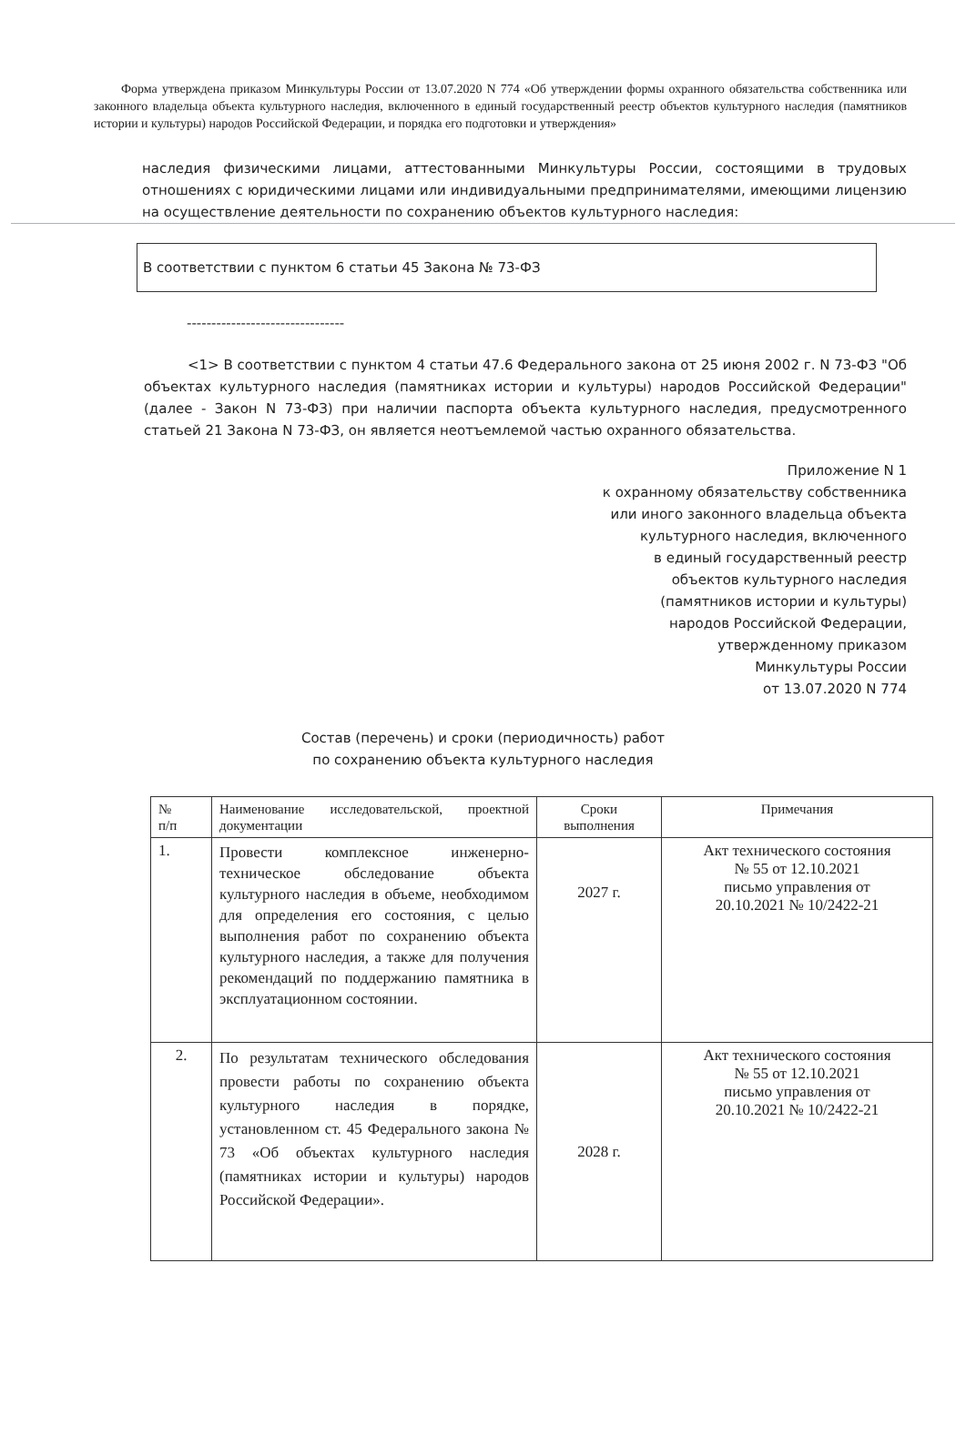Форма утверждена приказом Минкультуры России от 13.07.2020 N 774 «Об утверждении формы охранного обязательства собственника или законного владельца объекта культурного наследия, включенного в единый государственный реестр объектов культурного наследия (памятников истории и культуры) народов Российской Федерации, и порядка его подготовки и утверждения»
наследия физическими лицами, аттестованными Минкультуры России, состоящими в трудовых отношениях с юридическими лицами или индивидуальными предпринимателями, имеющими лицензию на осуществление деятельности по сохранению объектов культурного наследия:
В соответствии с пунктом 6 статьи 45 Закона № 73-ФЗ
--------------------------------
<1> В соответствии с пунктом 4 статьи 47.6 Федерального закона от 25 июня 2002 г. N 73-ФЗ "Об объектах культурного наследия (памятниках истории и культуры) народов Российской Федерации" (далее - Закон N 73-ФЗ) при наличии паспорта объекта культурного наследия, предусмотренного статьей 21 Закона N 73-ФЗ, он является неотъемлемой частью охранного обязательства.
Приложение N 1
к охранному обязательству собственника
или иного законного владельца объекта
культурного наследия, включенного
в единый государственный реестр
объектов культурного наследия
(памятников истории и культуры)
народов Российской Федерации,
утвержденному приказом
Минкультуры России
от 13.07.2020 N 774
Состав (перечень) и сроки (периодичность) работ
по сохранению объекта культурного наследия
| № п/п | Наименование исследовательской, проектной документации | Сроки выполнения | Примечания |
| --- | --- | --- | --- |
| 1. | Провести комплексное инженерно-техническое обследование объекта культурного наследия в объеме, необходимом для определения его состояния, с целью выполнения работ по сохранению объекта культурного наследия, а также для получения рекомендаций по поддержанию памятника в эксплуатационном состоянии. | 2027 г. | Акт технического состояния № 55 от 12.10.2021 письмо управления от 20.10.2021 № 10/2422-21 |
| 2. | По результатам технического обследования провести работы по сохранению объекта культурного наследия в порядке, установленном ст. 45 Федерального закона № 73 «Об объектах культурного наследия (памятниках истории и культуры) народов Российской Федерации». | 2028 г. | Акт технического состояния № 55 от 12.10.2021 письмо управления от 20.10.2021 № 10/2422-21 |